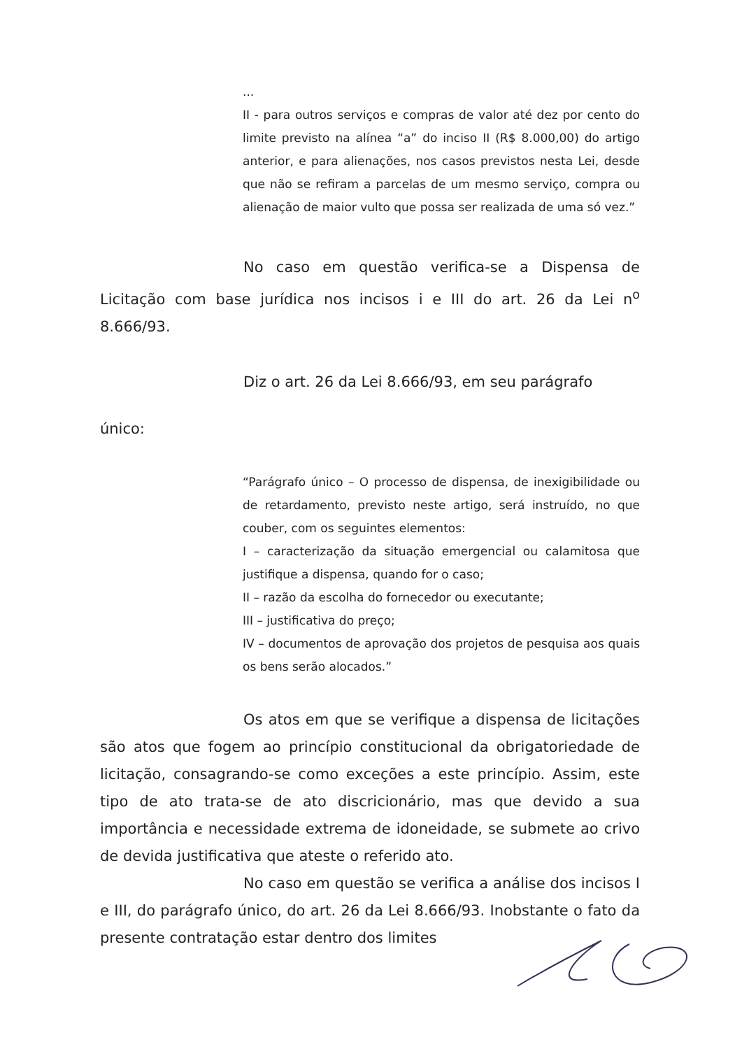...
II - para outros serviços e compras de valor até dez por cento do limite previsto na alínea “a” do inciso II (R$ 8.000,00) do artigo anterior, e para alienações, nos casos previstos nesta Lei, desde que não se refiram a parcelas de um mesmo serviço, compra ou alienação de maior vulto que possa ser realizada de uma só vez.”
No caso em questão verifica-se a Dispensa de Licitação com base jurídica nos incisos i e III do art. 26 da Lei n<sup>o</sup> 8.666/93.
Diz o art. 26 da Lei 8.666/93, em seu parágrafo
único:
“Parágrafo único – O processo de dispensa, de inexigibilidade ou de retardamento, previsto neste artigo, será instruído, no que couber, com os seguintes elementos:
I – caracterização da situação emergencial ou calamitosa que justifique a dispensa, quando for o caso;
II – razão da escolha do fornecedor ou executante;
III – justificativa do preço;
IV – documentos de aprovação dos projetos de pesquisa aos quais os bens serão alocados.”
Os atos em que se verifique a dispensa de licitações são atos que fogem ao princípio constitucional da obrigatoriedade de licitação, consagrando-se como exceções a este princípio. Assim, este tipo de ato trata-se de ato discricionário, mas que devido a sua importância e necessidade extrema de idoneidade, se submete ao crivo de devida justificativa que ateste o referido ato.
No caso em questão se verifica a análise dos incisos I e III, do parágrafo único, do art. 26 da Lei 8.666/93. Inobstante o fato da presente contratação estar dentro dos limites